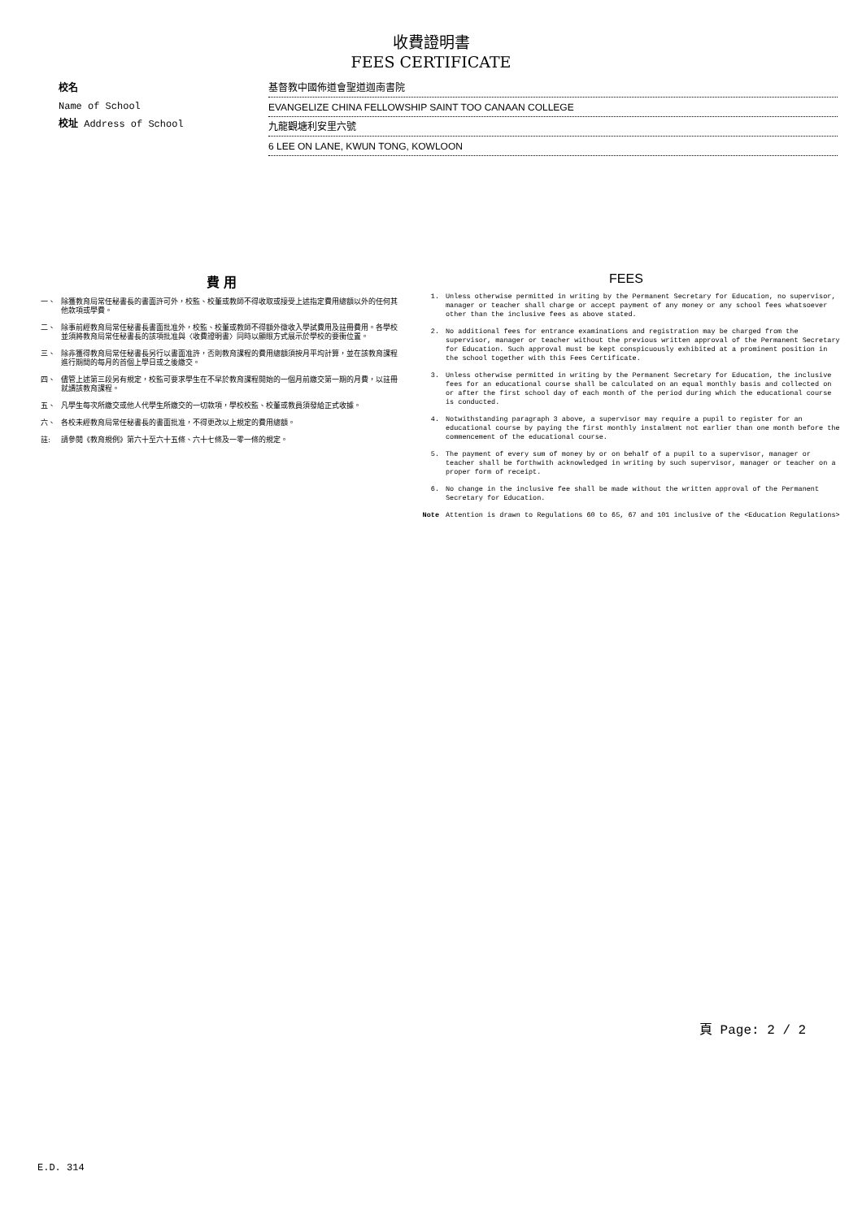收費證明書
FEES CERTIFICATE
校名
Name of School
校址 Address of School
基督教中國佈道會聖道迦南書院
EVANGELIZE CHINA FELLOWSHIP SAINT TOO CANAAN COLLEGE
九龍觀塘利安里六號
6 LEE ON LANE, KWUN TONG, KOWLOON
費 用
一、 除獲教育局常任秘書長的書面許可外，校監、校董或教師不得收取或接受上述指定費用總額以外的任何其他款項或學費。
二、 除事前經教育局常任秘書長書面批准外，校監、校董或教師不得額外徵收入學試費用及註冊費用。各學校並須將教育局常任秘書長的該項批准與〈收費證明書〉同時以顯眼方式展示於學校的要衝位置。
三、 除非獲得教育局常任秘書長另行以書面准許，否則教育課程的費用總額須按月平均計算，並在該教育課程進行期間的每月的首個上學日或之後繳交。
四、 儘管上述第三段另有規定，校監可要求學生在不早於教育課程開始的一個月前繳交第一期的月費，以註冊就讀該教育課程。
五、 凡學生每次所繳交或他人代學生所繳交的一切款項，學校校監、校董或教員須發給正式收據。
六、 各校未經教育局常任秘書長的書面批准，不得更改以上規定的費用總額。
註: 請參閱《教育規例》第六十至六十五條、六十七條及一零一條的規定。
FEES
1. Unless otherwise permitted in writing by the Permanent Secretary for Education, no supervisor, manager or teacher shall charge or accept payment of any money or any school fees whatsoever other than the inclusive fees as above stated.
2. No additional fees for entrance examinations and registration may be charged from the supervisor, manager or teacher without the previous written approval of the Permanent Secretary for Education. Such approval must be kept conspicuously exhibited at a prominent position in the school together with this Fees Certificate.
3. Unless otherwise permitted in writing by the Permanent Secretary for Education, the inclusive fees for an educational course shall be calculated on an equal monthly basis and collected on or after the first school day of each month of the period during which the educational course is conducted.
4. Notwithstanding paragraph 3 above, a supervisor may require a pupil to register for an educational course by paying the first monthly instalment not earlier than one month before the commencement of the educational course.
5. The payment of every sum of money by or on behalf of a pupil to a supervisor, manager or teacher shall be forthwith acknowledged in writing by such supervisor, manager or teacher on a proper form of receipt.
6. No change in the inclusive fee shall be made without the written approval of the Permanent Secretary for Education.
Note Attention is drawn to Regulations 60 to 65, 67 and 101 inclusive of the <Education Regulations>
頁 Page: 2 / 2
E.D. 314